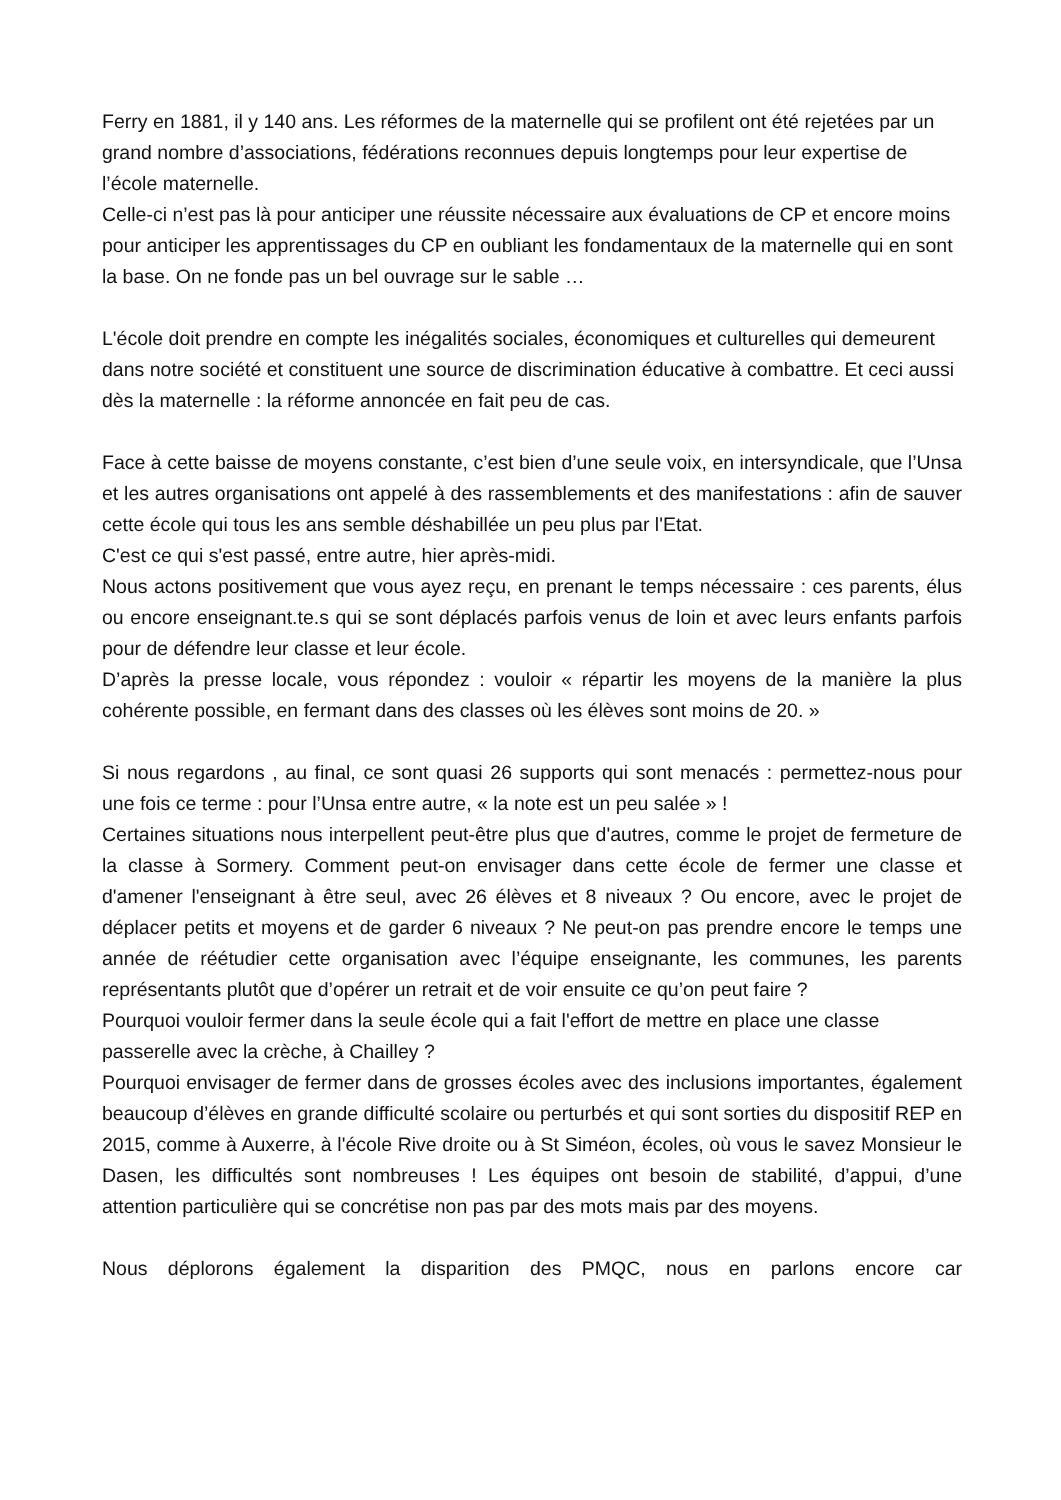Ferry en 1881, il y 140 ans. Les réformes de la maternelle qui se profilent ont été rejetées par un grand nombre d’associations, fédérations reconnues depuis longtemps pour leur expertise de l’école maternelle.
Celle-ci n’est pas là pour anticiper une réussite nécessaire aux évaluations de CP et encore moins pour anticiper les apprentissages du CP en oubliant les fondamentaux de la maternelle qui en sont la base. On ne fonde pas un bel ouvrage sur le sable …
L'école doit prendre en compte les inégalités sociales, économiques et culturelles qui demeurent dans notre société et constituent une source de discrimination éducative à combattre. Et ceci aussi dès la maternelle : la réforme annoncée en fait peu de cas.
Face à cette baisse de moyens constante, c’est bien d’une seule voix, en intersyndicale, que l’Unsa et les autres organisations ont appelé à des rassemblements et des manifestations : afin de sauver cette école qui tous les ans semble déshabillée un peu plus par l'Etat.
C'est ce qui s'est passé, entre autre, hier après-midi.
Nous actons positivement que vous ayez reçu, en prenant le temps nécessaire : ces parents, élus ou encore enseignant.te.s qui se sont déplacés parfois venus de loin et avec leurs enfants parfois pour de défendre leur classe et leur école.
D’après la presse locale, vous répondez : vouloir « répartir les moyens de la manière la plus cohérente possible, en fermant dans des classes où les élèves sont moins de 20. »
Si nous regardons , au final, ce sont quasi 26 supports qui sont menacés : permettez-nous pour une fois ce terme : pour l’Unsa entre autre, « la note est un peu salée » !
Certaines situations nous interpellent peut-être plus que d'autres, comme le projet de fermeture de la classe à Sormery. Comment peut-on envisager dans cette école de fermer une classe et d'amener l'enseignant à être seul, avec 26 élèves et 8 niveaux ? Ou encore, avec le projet de déplacer petits et moyens et de garder 6 niveaux ? Ne peut-on pas prendre encore le temps une année de réétudier cette organisation avec l’équipe enseignante, les communes, les parents représentants plutôt que d’opérer un retrait et de voir ensuite ce qu’on peut faire ?
Pourquoi vouloir fermer dans la seule école qui a fait l'effort de mettre en place une classe passerelle avec la crèche, à Chailley ?
Pourquoi envisager de fermer dans de grosses écoles avec des inclusions importantes, également beaucoup d’élèves en grande difficulté scolaire ou perturbés et qui sont sorties du dispositif REP en 2015, comme à Auxerre, à l'école Rive droite ou à St Siméon, écoles, où vous le savez Monsieur le Dasen, les difficultés sont nombreuses ! Les équipes ont besoin de stabilité, d’appui, d’une attention particulière qui se concrétise non pas par des mots mais par des moyens.
Nous déplorons également la disparition des PMQC, nous en parlons encore car